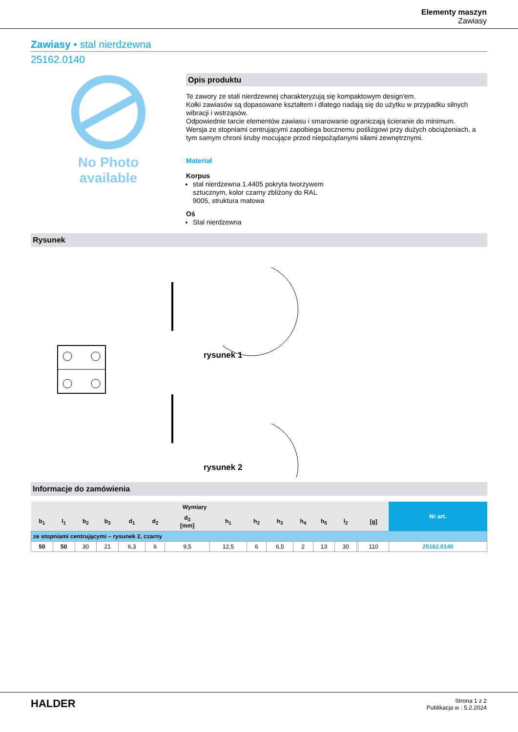Elementy maszyn
Zawiasy
Zawiasy • stal nierdzewna
25162.0140
No Photo
available
Opis produktu
Te zawory ze stali nierdzewnej charakteryzują się kompaktowym design'em.
Kołki zawiasów są dopasowane kształtem i dlatego nadają się do użytku w przypadku silnych wibracji i wstrząsów.
Odpowiednie tarcie elementów zawiasu i smarowanie ograniczają ścieranie do minimum.
Wersja ze stopniami centrującymi zapobiega bocznemu poślizgowi przy dużych obciążeniach, a tym samym chroni śruby mocujące przed niepożądanymi siłami zewnętrznymi.
Materiał
Korpus
stal nierdzewna 1.4405 pokryta tworzywem
sztucznym, kolor czarny zbliżony do RAL
9005, struktura matowa
Oś
Stal nierdzewna
Rysunek
rysunek 1
rysunek 2
Informacje do zamówienia
| Wymiary | | | | | | | | | | | | | | | Nr art. |
| --- | --- | --- | --- | --- | --- | --- | --- | --- | --- | --- | --- | --- | --- | --- | --- |
| b<sub>1</sub> | l<sub>1</sub> | b<sub>2</sub> | b<sub>3</sub> | d<sub>1</sub> | d<sub>2</sub> | d<sub>3</sub> [mm] | h<sub>1</sub> | h<sub>2</sub> | h<sub>3</sub> | h<sub>4</sub> | h<sub>5</sub> | l<sub>2</sub> | | [g] | |
| ze stopniami centrującymi – rysunek 2, czarny | | | | | | | | | | | | | | | |
| 50 | 50 | 30 | 21 | 6,3 | 6 | 9,5 | 12,5 | 6 | 6,5 | 2 | 13 | 30 | | 110 | 25162.0140 |
HALDER
Strona 1 z 2
Publikacja w : 5.2.2024